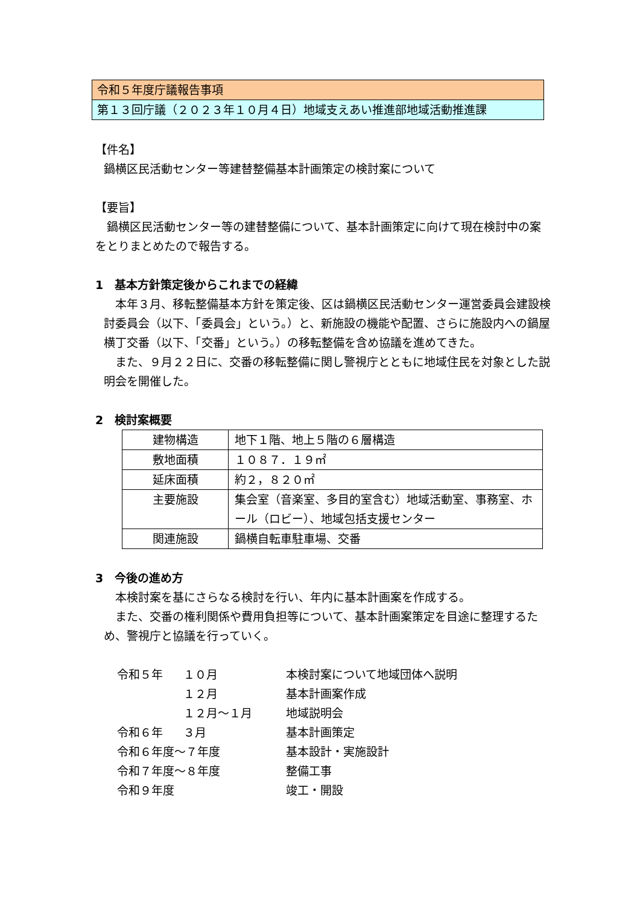令和５年度庁議報告事項
第１３回庁議（２０２３年１０月４日）地域支えあい推進部地域活動推進課
【件名】
鍋横区民活動センター等建替整備基本計画策定の検討案について
【要旨】
　鍋横区民活動センター等の建替整備について、基本計画策定に向けて現在検討中の案をとりまとめたので報告する。
1　基本方針策定後からこれまでの経緯
　本年３月、移転整備基本方針を策定後、区は鍋横区民活動センター運営委員会建設検討委員会（以下、「委員会」という。）と、新施設の機能や配置、さらに施設内への鍋屋横丁交番（以下、「交番」という。）の移転整備を含め協議を進めてきた。
　また、９月２２日に、交番の移転整備に関し警視庁とともに地域住民を対象とした説明会を開催した。
2　検討案概要
| 建物構造 | 地下１階、地上５階の６層構造 |
| 敷地面積 | １０８７．１９㎡ |
| 延床面積 | 約２，８２０㎡ |
| 主要施設 | 集会室（音楽室、多目的室含む）地域活動室、事務室、ホール（ロビー）、地域包括支援センター |
| 関連施設 | 鍋横自転車駐車場、交番 |
3　今後の進め方
　本検討案を基にさらなる検討を行い、年内に基本計画案を作成する。
　また、交番の権利関係や費用負担等について、基本計画案策定を目途に整理するため、警視庁と協議を行っていく。
| 令和５年 | １０月 | 本検討案について地域団体へ説明 |
| | １２月 | 基本計画案作成 |
| | １２月～１月 | 地域説明会 |
| 令和６年 | ３月 | 基本計画策定 |
| 令和６年度～７年度 | | 基本設計・実施設計 |
| 令和７年度～８年度 | | 整備工事 |
| 令和９年度 | | 竣工・開設 |